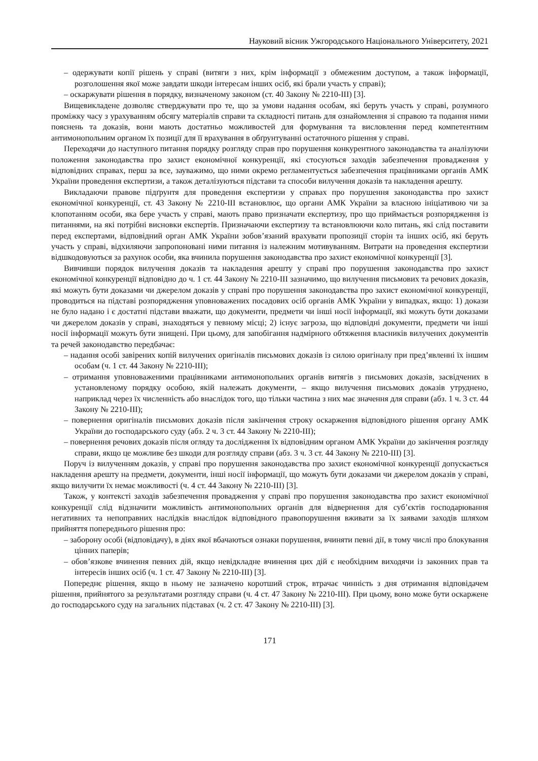Науковий вісник Ужгородського Національного Університету, 2021
– одержувати копії рішень у справі (витяги з них, крім інформації з обмеженим доступом, а також інформації, розголошення якої може завдати шкоди інтересам інших осіб, які брали участь у справі);
– оскаржувати рішення в порядку, визначеному законом (ст. 40 Закону № 2210-ІІІ) [3].
Вищевикладене дозволяє стверджувати про те, що за умови надання особам, які беруть участь у справі, розумного проміжку часу з урахуванням обсягу матеріалів справи та складності питань для ознайомлення зі справою та подання ними пояснень та доказів, вони мають достатньо можливостей для формування та висловлення перед компетентним антимонопольним органом їх позиції для її врахування в обґрунтуванні остаточного рішення у справі.
Переходячи до наступного питання порядку розгляду справ про порушення конкурентного законодавства та аналізуючи положення законодавства про захист економічної конкуренції, які стосуються заходів забезпечення провадження у відповідних справах, перш за все, зауважимо, що ними окремо регламентується забезпечення працівниками органів АМК України проведення експертизи, а також деталізуються підстави та способи вилучення доказів та накладення арешту.
Викладаючи правове підґрунтя для проведення експертизи у справах про порушення законодавства про захист економічної конкуренції, ст. 43 Закону № 2210-ІІІ встановлює, що органи АМК України за власною ініціативою чи за клопотанням особи, яка бере участь у справі, мають право призначати експертизу, про що приймається розпорядження із питаннями, на які потрібні висновки експертів. Призначаючи експертизу та встановлюючи коло питань, які слід поставити перед експертами, відповідний орган АМК України зобов’язаний врахувати пропозиції сторін та інших осіб, які беруть участь у справі, відхиляючи запропоновані ними питання із належним мотивуванням. Витрати на проведення експертизи відшкодовуються за рахунок особи, яка вчинила порушення законодавства про захист економічної конкуренції [3].
Вивчивши порядок вилучення доказів та накладення арешту у справі про порушення законодавства про захист економічної конкуренції відповідно до ч. 1 ст. 44 Закону № 2210-ІІІ зазначимо, що вилучення письмових та речових доказів, які можуть бути доказами чи джерелом доказів у справі про порушення законодавства про захист економічної конкуренції, проводиться на підставі розпорядження уповноважених посадових осіб органів АМК України у випадках, якщо: 1) докази не було надано і є достатні підстави вважати, що документи, предмети чи інші носії інформації, які можуть бути доказами чи джерелом доказів у справі, знаходяться у певному місці; 2) існує загроза, що відповідні документи, предмети чи інші носії інформації можуть бути знищені. При цьому, для запобігання надмірного обтяження власників вилучених документів та речей законодавство передбачає:
– надання особі завірених копій вилучених оригіналів письмових доказів із силою оригіналу при пред’явленні їх іншим особам (ч. 1 ст. 44 Закону № 2210-ІІІ);
– отримання уповноваженими працівниками антимонопольних органів витягів з письмових доказів, засвідчених в установленому порядку особою, якій належать документи, – якщо вилучення письмових доказів утруднено, наприклад через їх численність або внаслідок того, що тільки частина з них має значення для справи (абз. 1 ч. 3 ст. 44 Закону № 2210-ІІІ);
– повернення оригіналів письмових доказів після закінчення строку оскарження відповідного рішення органу АМК України до господарського суду (абз. 2 ч. 3 ст. 44 Закону № 2210-ІІІ);
– повернення речових доказів після огляду та дослідження їх відповідним органом АМК України до закінчення розгляду справи, якщо це можливе без шкоди для розгляду справи (абз. 3 ч. 3 ст. 44 Закону № 2210-ІІІ) [3].
Поруч із вилученням доказів, у справі про порушення законодавства про захист економічної конкуренції допускається накладення арешту на предмети, документи, інші носії інформації, що можуть бути доказами чи джерелом доказів у справі, якщо вилучити їх немає можливості (ч. 4 ст. 44 Закону № 2210-ІІІ) [3].
Також, у контексті заходів забезпечення провадження у справі про порушення законодавства про захист економічної конкуренції слід відзначити можливість антимонопольних органів для відвернення для суб’єктів господарювання негативних та непоправних наслідків внаслідок відповідного правопорушення вживати за їх заявами заходів шляхом прийняття попереднього рішення про:
– заборону особі (відповідачу), в діях якої вбачаються ознаки порушення, вчиняти певні дії, в тому числі про блокування цінних паперів;
– обов’язкове вчинення певних дій, якщо невідкладне вчинення цих дій є необхідним виходячи із законних прав та інтересів інших осіб (ч. 1 ст. 47 Закону № 2210-ІІІ) [3].
Попереднє рішення, якщо в ньому не зазначено коротший строк, втрачає чинність з дня отримання відповідачем рішення, прийнятого за результатами розгляду справи (ч. 4 ст. 47 Закону № 2210-ІІІ). При цьому, воно може бути оскаржене до господарського суду на загальних підставах (ч. 2 ст. 47 Закону № 2210-ІІІ) [3].
171